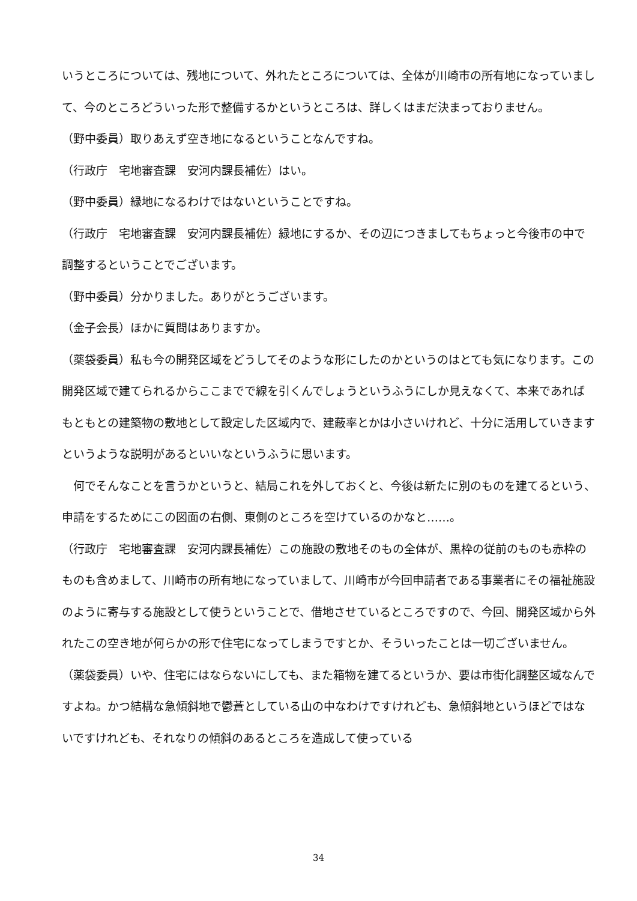いうところについては、残地について、外れたところについては、全体が川崎市の所有地になっていまして、今のところどういった形で整備するかというところは、詳しくはまだ決まっておりません。
（野中委員）取りあえず空き地になるということなんですね。
（行政庁　宅地審査課　安河内課長補佐）はい。
（野中委員）緑地になるわけではないということですね。
（行政庁　宅地審査課　安河内課長補佐）緑地にするか、その辺につきましてもちょっと今後市の中で調整するということでございます。
（野中委員）分かりました。ありがとうございます。
（金子会長）ほかに質問はありますか。
（薬袋委員）私も今の開発区域をどうしてそのような形にしたのかというのはとても気になります。この開発区域で建てられるからここまでで線を引くんでしょうというふうにしか見えなくて、本来であればもともとの建築物の敷地として設定した区域内で、建蔽率とかは小さいけれど、十分に活用していきますというような説明があるといいなというふうに思います。
　何でそんなことを言うかというと、結局これを外しておくと、今後は新たに別のものを建てるという、申請をするためにこの図面の右側、東側のところを空けているのかなと……。
（行政庁　宅地審査課　安河内課長補佐）この施設の敷地そのもの全体が、黒枠の従前のものも赤枠のものも含めまして、川崎市の所有地になっていまして、川崎市が今回申請者である事業者にその福祉施設のように寄与する施設として使うということで、借地させているところですので、今回、開発区域から外れたこの空き地が何らかの形で住宅になってしまうですとか、そういったことは一切ございません。
（薬袋委員）いや、住宅にはならないにしても、また箱物を建てるというか、要は市街化調整区域なんですよね。かつ結構な急傾斜地で鬱蒼としている山の中なわけですけれども、急傾斜地というほどではないですけれども、それなりの傾斜のあるところを造成して使っている
34